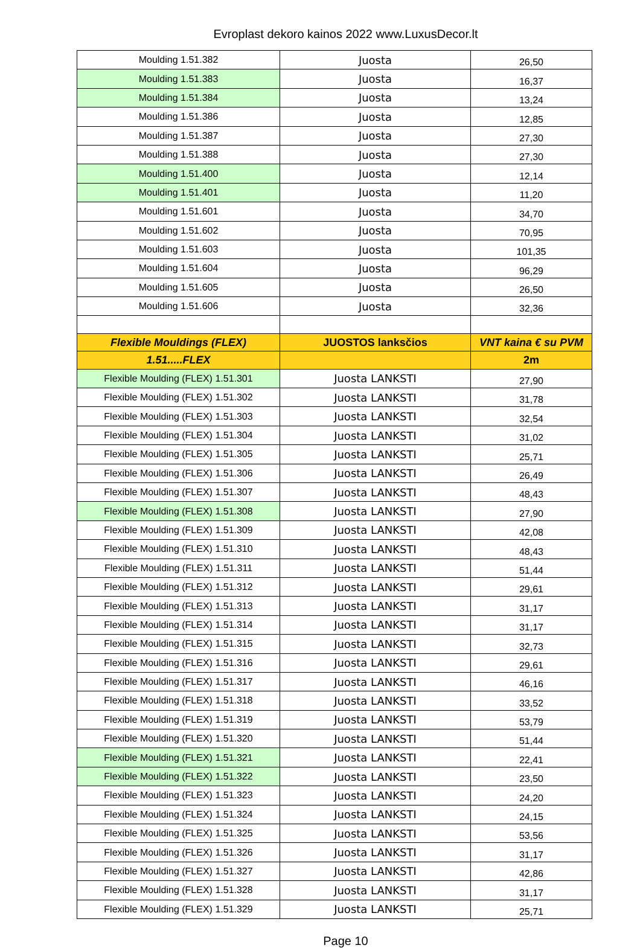Evroplast dekoro kainos 2022 www.LuxusDecor.lt
| Moulding 1.51.382 | Juosta | 26,50 |
| Moulding 1.51.383 | Juosta | 16,37 |
| Moulding 1.51.384 | Juosta | 13,24 |
| Moulding 1.51.386 | Juosta | 12,85 |
| Moulding 1.51.387 | Juosta | 27,30 |
| Moulding 1.51.388 | Juosta | 27,30 |
| Moulding 1.51.400 | Juosta | 12,14 |
| Moulding 1.51.401 | Juosta | 11,20 |
| Moulding 1.51.601 | Juosta | 34,70 |
| Moulding 1.51.602 | Juosta | 70,95 |
| Moulding 1.51.603 | Juosta | 101,35 |
| Moulding 1.51.604 | Juosta | 96,29 |
| Moulding 1.51.605 | Juosta | 26,50 |
| Moulding 1.51.606 | Juosta | 32,36 |
| Flexible Mouldings (FLEX) | JUOSTOS lanksčios | VNT kaina € su PVM |
| 1.51.....FLEX | | 2m |
| Flexible Moulding (FLEX) 1.51.301 | Juosta LANKSTI | 27,90 |
| Flexible Moulding (FLEX) 1.51.302 | Juosta LANKSTI | 31,78 |
| Flexible Moulding (FLEX) 1.51.303 | Juosta LANKSTI | 32,54 |
| Flexible Moulding (FLEX) 1.51.304 | Juosta LANKSTI | 31,02 |
| Flexible Moulding (FLEX) 1.51.305 | Juosta LANKSTI | 25,71 |
| Flexible Moulding (FLEX) 1.51.306 | Juosta LANKSTI | 26,49 |
| Flexible Moulding (FLEX) 1.51.307 | Juosta LANKSTI | 48,43 |
| Flexible Moulding (FLEX) 1.51.308 | Juosta LANKSTI | 27,90 |
| Flexible Moulding (FLEX) 1.51.309 | Juosta LANKSTI | 42,08 |
| Flexible Moulding (FLEX) 1.51.310 | Juosta LANKSTI | 48,43 |
| Flexible Moulding (FLEX) 1.51.311 | Juosta LANKSTI | 51,44 |
| Flexible Moulding (FLEX) 1.51.312 | Juosta LANKSTI | 29,61 |
| Flexible Moulding (FLEX) 1.51.313 | Juosta LANKSTI | 31,17 |
| Flexible Moulding (FLEX) 1.51.314 | Juosta LANKSTI | 31,17 |
| Flexible Moulding (FLEX) 1.51.315 | Juosta LANKSTI | 32,73 |
| Flexible Moulding (FLEX) 1.51.316 | Juosta LANKSTI | 29,61 |
| Flexible Moulding (FLEX) 1.51.317 | Juosta LANKSTI | 46,16 |
| Flexible Moulding (FLEX) 1.51.318 | Juosta LANKSTI | 33,52 |
| Flexible Moulding (FLEX) 1.51.319 | Juosta LANKSTI | 53,79 |
| Flexible Moulding (FLEX) 1.51.320 | Juosta LANKSTI | 51,44 |
| Flexible Moulding (FLEX) 1.51.321 | Juosta LANKSTI | 22,41 |
| Flexible Moulding (FLEX) 1.51.322 | Juosta LANKSTI | 23,50 |
| Flexible Moulding (FLEX) 1.51.323 | Juosta LANKSTI | 24,20 |
| Flexible Moulding (FLEX) 1.51.324 | Juosta LANKSTI | 24,15 |
| Flexible Moulding (FLEX) 1.51.325 | Juosta LANKSTI | 53,56 |
| Flexible Moulding (FLEX) 1.51.326 | Juosta LANKSTI | 31,17 |
| Flexible Moulding (FLEX) 1.51.327 | Juosta LANKSTI | 42,86 |
| Flexible Moulding (FLEX) 1.51.328 | Juosta LANKSTI | 31,17 |
| Flexible Moulding (FLEX) 1.51.329 | Juosta LANKSTI | 25,71 |
Page 10